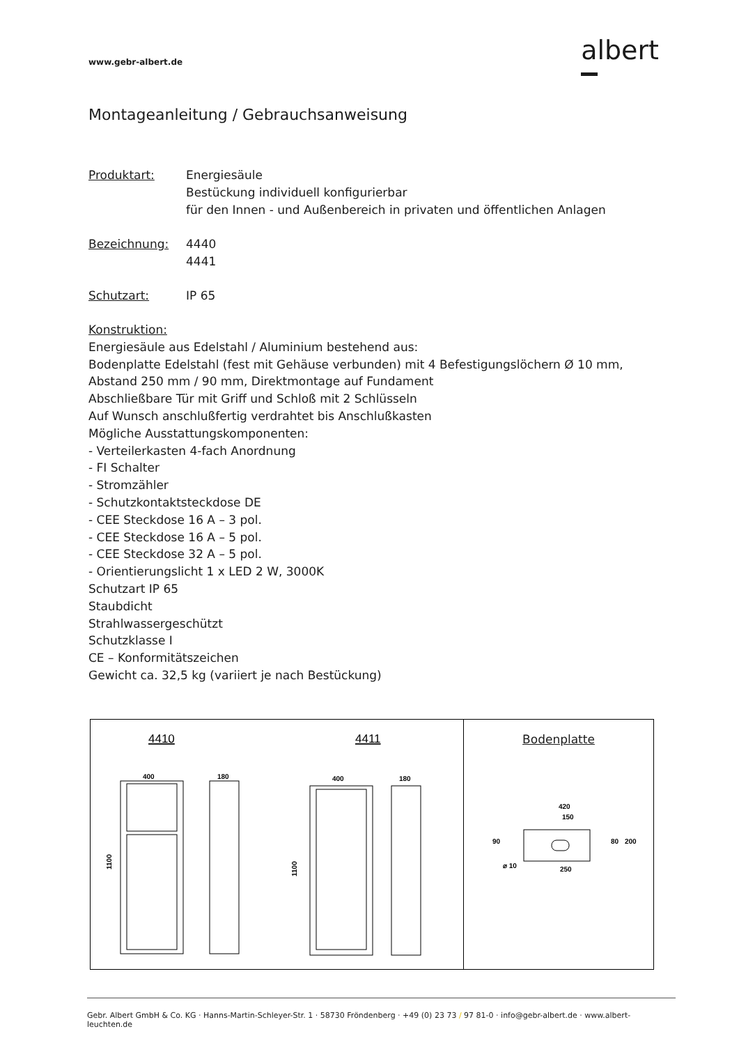www.gebr-albert.de
albert
Montageanleitung / Gebrauchsanweisung
Produktart: Energiesäule
Bestückung individuell konfigurierbar
für den Innen - und Außenbereich in privaten und öffentlichen Anlagen
Bezeichnung: 4440
4441
Schutzart: IP 65
Konstruktion:
Energiesäule aus Edelstahl / Aluminium bestehend aus:
Bodenplatte Edelstahl (fest mit Gehäuse verbunden) mit 4 Befestigungslöchern Ø 10 mm,
Abstand 250 mm / 90 mm, Direktmontage auf Fundament
Abschließbare Tür mit Griff und Schloß mit 2 Schlüsseln
Auf Wunsch anschlußfertig verdrahtet bis Anschlußkasten
Mögliche Ausstattungskomponenten:
- Verteilerkasten 4-fach Anordnung
- FI Schalter
- Stromzähler
- Schutzkontaktsteckdose DE
- CEE Steckdose 16 A – 3 pol.
- CEE Steckdose 16 A – 5 pol.
- CEE Steckdose 32 A – 5 pol.
- Orientierungslicht 1 x LED 2 W, 3000K
Schutzart IP 65
Staubdicht
Strahlwassergeschützt
Schutzklasse I
CE – Konformitätszeichen
Gewicht ca. 32,5 kg (variiert je nach Bestückung)
4410
4411
400
180
400
180
1100
1100
Bodenplatte
420
150
250
80
200
90
⌀ 10
Gebr. Albert GmbH & Co. KG · Hanns-Martin-Schleyer-Str. 1 · 58730 Fröndenberg · +49 (0) 23 73 / 97 81-0 · info@gebr-albert.de · www.albert-leuchten.de